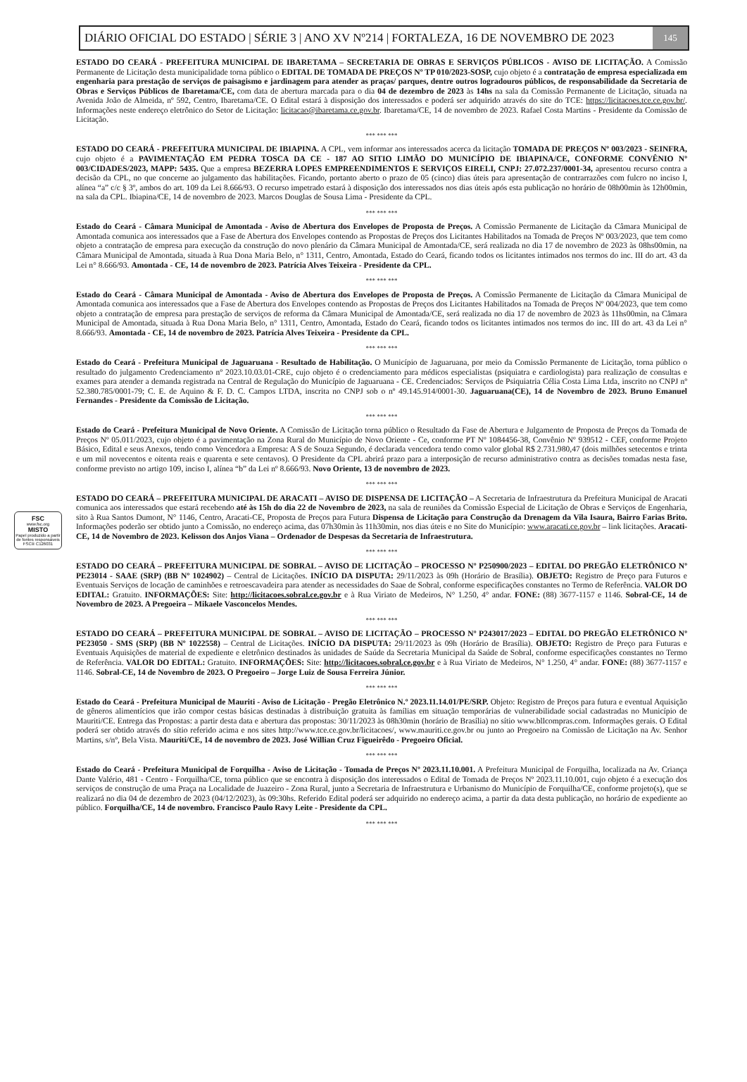DIÁRIO OFICIAL DO ESTADO | SÉRIE 3 | ANO XV Nº214 | FORTALEZA, 16 DE NOVEMBRO DE 2023 145
FSC
www.fsc.org
MISTO
Papel produzido a partir de fontes responsáveis
FSC® C126031
ESTADO DO CEARÁ - PREFEITURA MUNICIPAL DE IBARETAMA – SECRETARIA DE OBRAS E SERVIÇOS PÚBLICOS - AVISO DE LICITAÇÃO. A Comissão Permanente de Licitação desta municipalidade torna público o EDITAL DE TOMADA DE PREÇOS Nº TP 010/2023-SOSP, cujo objeto é a contratação de empresa especializada em engenharia para prestação de serviços de paisagismo e jardinagem para atender as praças/ parques, dentre outros logradouros públicos, de responsabilidade da Secretaria de Obras e Serviços Públicos de Ibaretama/CE, com data de abertura marcada para o dia 04 de dezembro de 2023 às 14hs na sala da Comissão Permanente de Licitação, situada na Avenida João de Almeida, nº 592, Centro, Ibaretama/CE. O Edital estará à disposição dos interessados e poderá ser adquirido através do site do TCE: https://licitacoes.tce.ce.gov.br/. Informações neste endereço eletrônico do Setor de Licitação: licitacao@ibaretama.ce.gov.br. Ibaretama/CE, 14 de novembro de 2023. Rafael Costa Martins - Presidente da Comissão de Licitação.
*** *** ***
ESTADO DO CEARÁ - PREFEITURA MUNICIPAL DE IBIAPINA. A CPL, vem informar aos interessados acerca da licitação TOMADA DE PREÇOS Nº 003/2023 - SEINFRA, cujo objeto é a PAVIMENTAÇÃO EM PEDRA TOSCA DA CE - 187 AO SITIO LIMÃO DO MUNICÍPIO DE IBIAPINA/CE, CONFORME CONVÊNIO Nº 003/CIDADES/2023, MAPP: 5435. Que a empresa BEZERRA LOPES EMPREENDIMENTOS E SERVIÇOS EIRELI, CNPJ: 27.072.237/0001-34, apresentou recurso contra a decisão da CPL, no que concerne ao julgamento das habilitações. Ficando, portanto aberto o prazo de 05 (cinco) dias úteis para apresentação de contrarrazões com fulcro no inciso I, alínea “a” c/c § 3º, ambos do art. 109 da Lei 8.666/93. O recurso impetrado estará à disposição dos interessados nos dias úteis após esta publicação no horário de 08h00min às 12h00min, na sala da CPL. Ibiapina/CE, 14 de novembro de 2023. Marcos Douglas de Sousa Lima - Presidente da CPL.
*** *** ***
Estado do Ceará - Câmara Municipal de Amontada - Aviso de Abertura dos Envelopes de Proposta de Preços. A Comissão Permanente de Licitação da Câmara Municipal de Amontada comunica aos interessados que a Fase de Abertura dos Envelopes contendo as Propostas de Preços dos Licitantes Habilitados na Tomada de Preços Nº 003/2023, que tem como objeto a contratação de empresa para execução da construção do novo plenário da Câmara Municipal de Amontada/CE, será realizada no dia 17 de novembro de 2023 às 08hs00min, na Câmara Municipal de Amontada, situada à Rua Dona Maria Belo, n° 1311, Centro, Amontada, Estado do Ceará, ficando todos os licitantes intimados nos termos do inc. III do art. 43 da Lei n° 8.666/93. Amontada - CE, 14 de novembro de 2023. Patrícia Alves Teixeira - Presidente da CPL.
*** *** ***
Estado do Ceará - Câmara Municipal de Amontada - Aviso de Abertura dos Envelopes de Proposta de Preços. A Comissão Permanente de Licitação da Câmara Municipal de Amontada comunica aos interessados que a Fase de Abertura dos Envelopes contendo as Propostas de Preços dos Licitantes Habilitados na Tomada de Preços Nº 004/2023, que tem como objeto a contratação de empresa para prestação de serviços de reforma da Câmara Municipal de Amontada/CE, será realizada no dia 17 de novembro de 2023 às 11hs00min, na Câmara Municipal de Amontada, situada à Rua Dona Maria Belo, n° 1311, Centro, Amontada, Estado do Ceará, ficando todos os licitantes intimados nos termos do inc. III do art. 43 da Lei n° 8.666/93. Amontada - CE, 14 de novembro de 2023. Patrícia Alves Teixeira - Presidente da CPL.
*** *** ***
Estado do Ceará - Prefeitura Municipal de Jaguaruana - Resultado de Habilitação. O Município de Jaguaruana, por meio da Comissão Permanente de Licitação, torna público o resultado do julgamento Credenciamento nº 2023.10.03.01-CRE, cujo objeto é o credenciamento para médicos especialistas (psiquiatra e cardiologista) para realização de consultas e exames para atender a demanda registrada na Central de Regulação do Município de Jaguaruana - CE. Credenciados: Serviços de Psiquiatria Célia Costa Lima Ltda, inscrito no CNPJ nº 52.380.785/0001-79; C. E. de Aquino & F. D. C. Campos LTDA, inscrita no CNPJ sob o nº 49.145.914/0001-30. Jaguaruana(CE), 14 de Novembro de 2023. Bruno Emanuel Fernandes - Presidente da Comissão de Licitação.
*** *** ***
Estado do Ceará - Prefeitura Municipal de Novo Oriente. A Comissão de Licitação torna público o Resultado da Fase de Abertura e Julgamento de Proposta de Preços da Tomada de Preços Nº 05.011/2023, cujo objeto é a pavimentação na Zona Rural do Município de Novo Oriente - Ce, conforme PT Nº 1084456-38, Convênio Nº 939512 - CEF, conforme Projeto Básico, Edital e seus Anexos, tendo como Vencedora a Empresa: A S de Souza Segundo, é declarada vencedora tendo como valor global R$ 2.731.980,47 (dois milhões setecentos e trinta e um mil novecentos e oitenta reais e quarenta e sete centavos). O Presidente da CPL abrirá prazo para a interposição de recurso administrativo contra as decisões tomadas nesta fase, conforme previsto no artigo 109, inciso I, alínea “b” da Lei nº 8.666/93. Novo Oriente, 13 de novembro de 2023.
*** *** ***
ESTADO DO CEARÁ – PREFEITURA MUNICIPAL DE ARACATI – AVISO DE DISPENSA DE LICITAÇÃO – A Secretaria de Infraestrutura da Prefeitura Municipal de Aracati comunica aos interessados que estará recebendo até às 15h do dia 22 de Novembro de 2023, na sala de reuniões da Comissão Especial de Licitação de Obras e Serviços de Engenharia, sito à Rua Santos Dumont, N° 1146, Centro, Aracati-CE, Proposta de Preços para Futura Dispensa de Licitação para Construção da Drenagem da Vila Isaura, Bairro Farias Brito. Informações poderão ser obtido junto a Comissão, no endereço acima, das 07h30min às 11h30min, nos dias úteis e no Site do Município: www.aracati.ce.gov.br – link licitações. Aracati-CE, 14 de Novembro de 2023. Kelisson dos Anjos Viana – Ordenador de Despesas da Secretaria de Infraestrutura.
*** *** ***
ESTADO DO CEARÁ – PREFEITURA MUNICIPAL DE SOBRAL – AVISO DE LICITAÇÃO – PROCESSO Nº P250900/2023 – EDITAL DO PREGÃO ELETRÔNICO Nº PE23014 - SAAE (SRP) (BB Nº 1024902) – Central de Licitações. INÍCIO DA DISPUTA: 29/11/2023 às 09h (Horário de Brasília). OBJETO: Registro de Preço para Futuros e Eventuais Serviços de locação de caminhões e retroescavadeira para atender as necessidades do Saae de Sobral, conforme especificações constantes no Termo de Referência. VALOR DO EDITAL: Gratuito. INFORMAÇÕES: Site: http://licitacoes.sobral.ce.gov.br e à Rua Viriato de Medeiros, N° 1.250, 4° andar. FONE: (88) 3677-1157 e 1146. Sobral-CE, 14 de Novembro de 2023. A Pregoeira – Mikaele Vasconcelos Mendes.
*** *** ***
ESTADO DO CEARÁ – PREFEITURA MUNICIPAL DE SOBRAL – AVISO DE LICITAÇÃO – PROCESSO Nº P243017/2023 – EDITAL DO PREGÃO ELETRÔNICO Nº PE23050 - SMS (SRP) (BB Nº 1022558) – Central de Licitações. INÍCIO DA DISPUTA: 29/11/2023 às 09h (Horário de Brasília). OBJETO: Registro de Preço para Futuras e Eventuais Aquisições de material de expediente e eletrônico destinados às unidades de Saúde da Secretaria Municipal da Saúde de Sobral, conforme especificações constantes no Termo de Referência. VALOR DO EDITAL: Gratuito. INFORMAÇÕES: Site: http://licitacoes.sobral.ce.gov.br e à Rua Viriato de Medeiros, N° 1.250, 4° andar. FONE: (88) 3677-1157 e 1146. Sobral-CE, 14 de Novembro de 2023. O Pregoeiro – Jorge Luiz de Sousa Ferreira Júnior.
*** *** ***
Estado do Ceará - Prefeitura Municipal de Mauriti - Aviso de Licitação - Pregão Eletrônico N.º 2023.11.14.01/PE/SRP. Objeto: Registro de Preços para futura e eventual Aquisição de gêneros alimentícios que irão compor cestas básicas destinadas à distribuição gratuita às famílias em situação temporárias de vulnerabilidade social cadastradas no Município de Mauriti/CE. Entrega das Propostas: a partir desta data e abertura das propostas: 30/11/2023 às 08h30min (horário de Brasília) no sítio www.bllcompras.com. Informações gerais. O Edital poderá ser obtido através do sítio referido acima e nos sites http://www.tce.ce.gov.br/licitacoes/, www.mauriti.ce.gov.br ou junto ao Pregoeiro na Comissão de Licitação na Av. Senhor Martins, s/nº, Bela Vista. Mauriti/CE, 14 de novembro de 2023. José Willian Cruz Figueirêdo - Pregoeiro Oficial.
*** *** ***
Estado do Ceará - Prefeitura Municipal de Forquilha - Aviso de Licitação - Tomada de Preços Nº 2023.11.10.001. A Prefeitura Municipal de Forquilha, localizada na Av. Criança Dante Valério, 481 - Centro - Forquilha/CE, torna público que se encontra à disposição dos interessados o Edital de Tomada de Preços Nº 2023.11.10.001, cujo objeto é a execução dos serviços de construção de uma Praça na Localidade de Juazeiro - Zona Rural, junto a Secretaria de Infraestrutura e Urbanismo do Município de Forquilha/CE, conforme projeto(s), que se realizará no dia 04 de dezembro de 2023 (04/12/2023), às 09:30hs. Referido Edital poderá ser adquirido no endereço acima, a partir da data desta publicação, no horário de expediente ao público. Forquilha/CE, 14 de novembro. Francisco Paulo Ravy Leite - Presidente da CPL.
*** *** ***